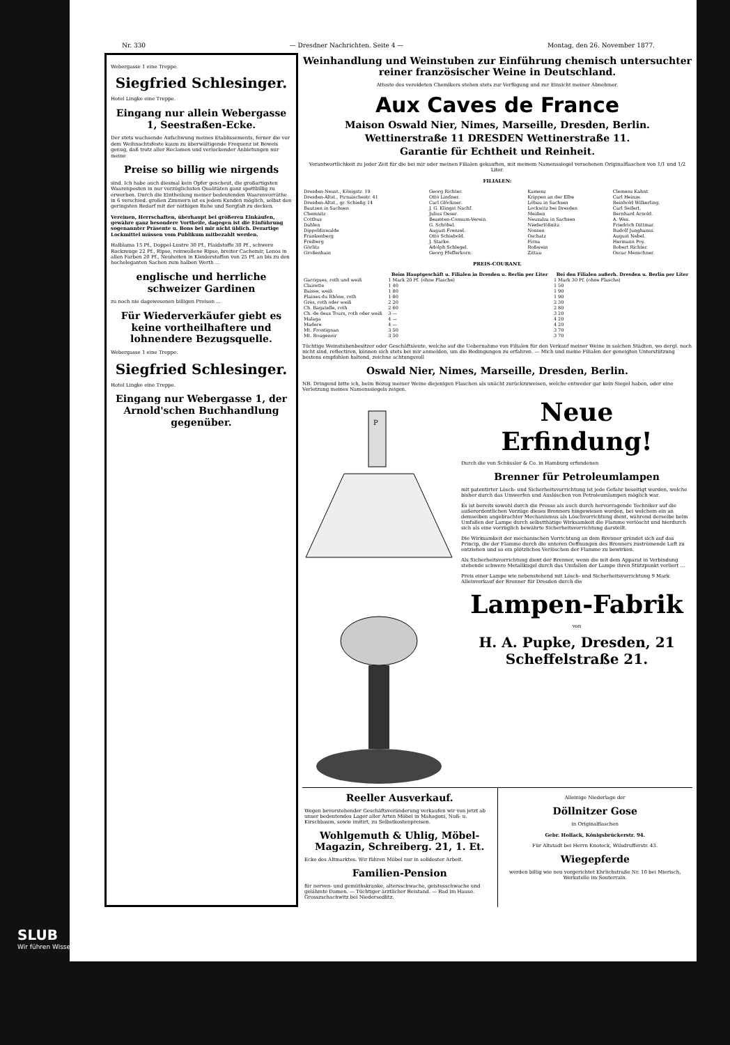Nr. 330 — Dresdner Nachrichten. Seite 4 — Montag, den 26. November 1877.
Webergasse 1 eine Treppe.
Siegfried Schlesinger.
Hotel Lingke eine Treppe.
Eingang nur allein Webergasse 1, Seestraßen-Ecke.
Der stets wachsende Aufschwung meines Etablissements, ferner die vor dem Weihnachtsfeste kaum zu überwältigende Frequenz ist Beweis genug, daß trotz aller Reclamen und verlockender Anbietungen nur meine
Preise so billig wie nirgends
sind. Ich habe auch diesmal kein Opfer gescheut, die großartigsten Waarenposten in nur vorzüglichsten Qualitäten ganz spottbillig zu erwerben. Durch die Eintheilung meiner bedeutenden Waarenvorräthe in 6 verschied. großen Zimmern ist es jedem Kunden möglich, selbst den geringsten Bedarf mit der nöthigen Ruhe und Sorgfalt zu decken.
Vereinen, Herrschaften, überhaupt bei größeren Einkäufen, gewähre ganz besondere Vortheile, dagegen ist die Einführung sogenannter Präsente u. Bons bei mir nicht üblich. Derartige Lockmittel müssen vom Publikum mitbezahlt werden.
Halblama 15 Pf., Doppel-Lustre 30 Pf., Plaidstoffe 30 Pf., schwere Rockzeuge 22 Pf., Ripse, reinwollene Ripse, breiter Cachemir, Lenos in allen Farben 20 Pf., Neuheiten in Kleiderstoffen von 25 Pf. an bis zu den hocheleganten Sachen zum halben Werth ...
englische und herrliche schweizer Gardinen
zu noch nie dagewesenen billigen Preisen ...
Für Wiederverkäufer giebt es keine vortheilhaftere und lohnendere Bezugsquelle.
Webergasse 1 eine Treppe.
Siegfried Schlesinger.
Hotel Lingke eine Treppe.
Eingang nur Webergasse 1, der Arnold'schen Buchhandlung gegenüber.
Weinhandlung und Weinstuben zur Einführung chemisch untersuchter reiner französischer Weine in Deutschland.
Atteste des vereideten Chemikers stehen stets zur Verfügung und zur Einsicht meiner Abnehmer.
Aux Caves de France
Maison Oswald Nier, Nimes, Marseille, Dresden, Berlin.
Wettinerstraße 11 DRESDEN Wettinerstraße 11.
Garantie für Echtheit und Reinheit.
Verantwortlichkeit zu jeder Zeit für die bei mir oder meinen Filialen gekauften, mit meinem Namenssiegel versehenen Originalflaschen von 1/1 und 1/2 Liter.
FILIALEN:
| Dresden-Neust., Königstr. 19 | Georg Richter. | Kamenz | Clemens Kahnt. |
| Dresden-Altst., Pirnaischestr. 41 | Otto Lindner. | Krippen an der Elbe | Carl Heinze. |
| Dresden-Altst., gr. Schießg 14 | Carl Glöckner. | Löbau in Sachsen | Reinhold Wilkerling. |
| Bautzen in Sachsen | J. G. Klingst Nachf. | Lockwitz bei Dresden | Carl Seifert. |
| Chemnitz | Julius Oeser. | Meißen | Bernhard Arnold. |
| Cottbus | Beamten-Consum-Verein. | Neusalza in Sachsen | A. Wex. |
| Dahlen | G. Schöbel. | Niederlößnitz | Friedrich Dittmar. |
| Dippoldiswalde | August Frenzel. | Nossen | Rudolf Junghanss. |
| Frankenberg | Otto Schiebold. | Oschatz | August Nebel. |
| Freiberg | J. Starke. | Pirna | Hermann Poy. |
| Görlitz | Adolph Schlegel. | Roßwein | Robert Richter. |
| Großenhain | Georg Pfefferkorn. | Zittau | Oscar Menschner. |
PREIS-COURANT.
| | Beim Hauptgeschäft u. Filialen in Dresden u. Berlin per Liter | Bei den Filialen außerh. Dresden u. Berlin per Liter |
| --- | --- | --- |
| Garrigues, roth und weiß | 1 Mark 20 Pf. (ohne Flasche) | 1 Mark 30 Pf. (ohne Flasche) |
| Clairette | 1 40 | 1 50 |
| Baisse, weiß | 1 80 | 1 90 |
| Plaines du Rhône, roth | 1 80 | 1 90 |
| Grès, roth oder weiß | 2 20 | 2 30 |
| Ch. Bagatelle, roth | 2 60 | 2 80 |
| Ch. de deux Tours, roth oder weiß | 3 — | 3 20 |
| Malaga | 4 — | 4 20 |
| Madere | 4 — | 4 20 |
| Mt. Frontignan | 3 50 | 3 70 |
| Mt. Rougenoir | 3 50 | 3 70 |
Tüchtige Weinstubenbesitzer oder Geschäftsleute, welche auf die Uebernahme von Filialen für den Verkauf meiner Weine in solchen Städten, wo dergl. noch nicht sind, reflectiren, können sich stets bei mir anmelden, um die Bedingungen zu erfahren. — Mich und meine Filialen der geneigten Unterstützung bestens empfohlen haltend, zeichne achtungsvoll
Oswald Nier, Nimes, Marseille, Dresden, Berlin.
NB. Dringend bitte ich, beim Bezug meiner Weine diejenigen Flaschen als unächt zurückzuweisen, welche entweder gar kein Siegel haben, oder eine Verletzung meines Namenssiegels zeigen.
P
Neue Erfindung!
Durch die von Schüssler & Co. in Hamburg erfundenen
Brenner für Petroleumlampen
mit patentirter Lösch- und Sicherheitsvorrichtung ist jede Gefahr beseitigt worden, welche bisher durch das Umwerfen und Auslöschen von Petroleumlampen möglich war.
Es ist bereits sowohl durch die Presse als auch durch hervorragende Techniker auf die außerordentlichen Vorzüge dieses Brenners hingewiesen worden, bei welchem ein an demselben angebrachter Mechanismus als Löschvorrichtung dient, während derselbe beim Umfallen der Lampe durch selbstthätige Wirksamkeit die Flamme verlöscht und hierdurch sich als eine vorzüglich bewährte Sicherheitsvorrichtung darstellt.
Die Wirksamkeit der mechanischen Vorrichtung an dem Brenner gründet sich auf das Princip, die der Flamme durch die unteren Oeffnungen des Brenners zuströmende Luft zu entziehen und so ein plötzliches Verlöschen der Flamme zu bewirken.
Als Sicherheitsvorrichtung dient der Brenner, wenn die mit dem Apparat in Verbindung stehende schwere Metallkugel durch das Umfallen der Lampe ihren Stützpunkt verliert ...
Preis einer Lampe wie nebenstehend mit Lösch- und Sicherheitsvorrichtung 9 Mark. Alleinverkauf der Brenner für Dresden durch die
Lampen-Fabrik
von
H. A. Pupke, Dresden, 21 Scheffelstraße 21.
Reeller Ausverkauf.
Wegen bevorstehender Geschäftsveränderung verkaufen wir von jetzt ab unser bedeutendes Lager aller Arten Möbel in Mahagoni, Nuß- u. Kirschbaum, sowie imitirt, zu Selbstkostenpreisen.
Wohlgemuth & Uhlig, Möbel-Magazin, Schreiberg. 21, 1. Et.
Ecke des Altmarktes. Wir führen Möbel nur in solidester Arbeit.
Familien-Pension
für nerven- und gemüthskranke, altersschwache, geistesschwache und gelähmte Damen. — Tüchtiger ärztlicher Beistand. — Bad im Hause. Grosszschachwitz bei Niedersedlitz.
Alleinige Niederlage der
Döllnitzer Gose
in Originalflaschen
Gebr. Hollack, Königsbrückerstr. 94.
Für Altstadt bei Herrn Knoteck, Wilsdrufferstr. 43.
Wiegepferde
werden billig wie neu vorgerichtet Ehrlichstraße Nr. 10 bei Mierisch, Werkstelle im Souterrain.
SLUB
Wir führen Wissen.